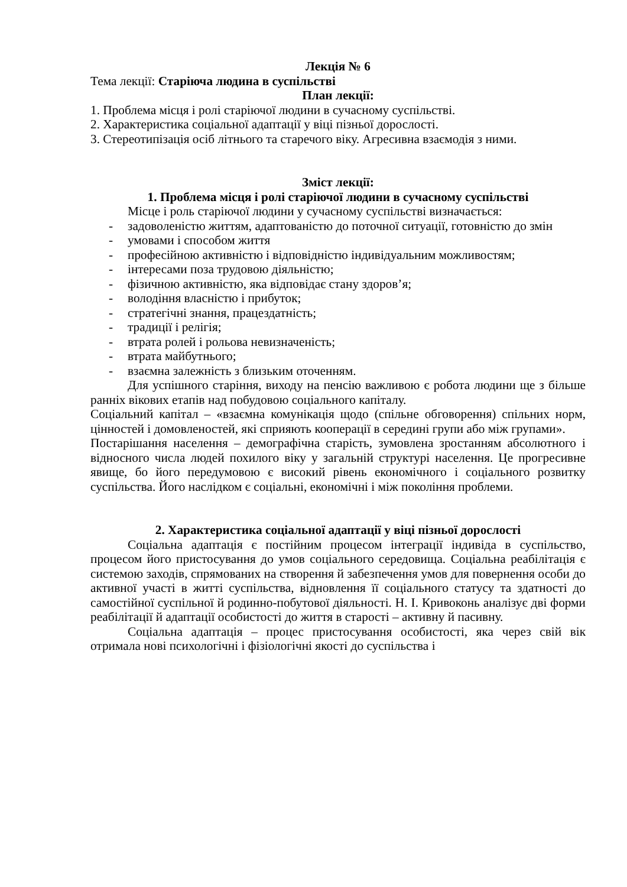Лекція № 6
Тема лекції: Старіюча людина в суспільстві
План лекції:
1. Проблема місця і ролі старіючої людини в сучасному суспільстві.
2. Характеристика соціальної адаптації у віці пізньої дорослості.
3. Стереотипізація осіб літнього та старечого віку. Агресивна взаємодія з ними.
Зміст лекції:
1. Проблема місця і ролі старіючої людини в сучасному суспільстві
Місце і роль старіючої людини у сучасному суспільстві визначається:
- задоволеністю життям, адаптованістю до поточної ситуації, готовністю до змін
- умовами і способом життя
- професійною активністю і відповідністю індивідуальним можливостям;
- інтересами поза трудовою діяльністю;
- фізичною активністю, яка відповідає стану здоров’я;
- володіння власністю і прибуток;
- стратегічні знання, працездатність;
- традиції і релігія;
- втрата ролей і рольова невизначеність;
- втрата майбутнього;
- взаємна залежність з близьким оточенням.
Для успішного старіння, виходу на пенсію важливою є робота людини ще з більше ранніх вікових етапів над побудовою соціального капіталу.
Соціальний капітал – «взаємна комунікація щодо (спільне обговорення) спільних норм, цінностей і домовленостей, які сприяють кооперації в середині групи або між групами».
Постарішання населення – демографічна старість, зумовлена зростанням абсолютного і відносного числа людей похилого віку у загальній структурі населення. Це прогресивне явище, бо його передумовою є високий рівень економічного і соціального розвитку суспільства. Його наслідком є соціальні, економічні і між покоління проблеми.
2. Характеристика соціальної адаптації у віці пізньої дорослості
Соціальна адаптація є постійним процесом інтеграції індивіда в суспільство, процесом його пристосування до умов соціального середовища. Соціальна реабілітація є системою заходів, спрямованих на створення й забезпечення умов для повернення особи до активної участі в житті суспільства, відновлення її соціального статусу та здатності до самостійної суспільної й родинно-побутової діяльності. Н. І. Кривоконь аналізує дві форми реабілітації й адаптації особистості до життя в старості – активну й пасивну.
Соціальна адаптація – процес пристосування особистості, яка через свій вік отримала нові психологічні і фізіологічні якості до суспільства і